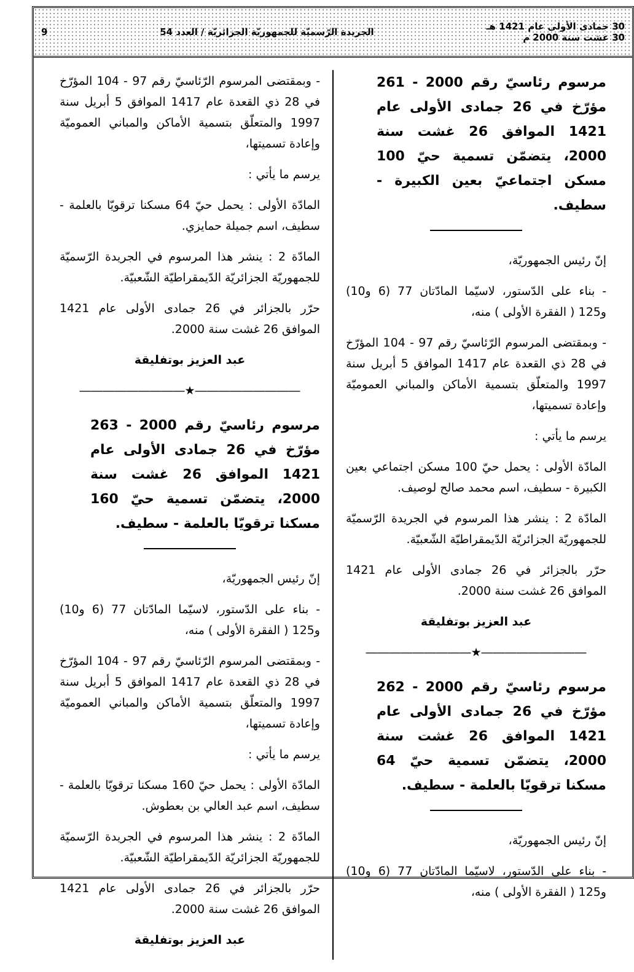30 جمادى الأولى عام 1421 هـ
30 غشت سنة 2000 م
الجريدة الرّسميّة للجمهوريّة الجزائريّة / العدد 54
9
مرسوم رئاسيّ رقم 2000 - 261 مؤرّخ في 26 جمادى الأولى عام 1421 الموافق 26 غشت سنة 2000، يتضمّن تسمية حيّ 100 مسكن اجتماعيّ بعين الكبيرة - سطيف.
إنّ رئيس الجمهوريّة،
- بناء على الدّستور، لاسيّما المادّتان 77 (6 و10) و125 ( الفقرة الأولى ) منه،
- وبمقتضى المرسوم الرّئاسيّ رقم 97 - 104 المؤرّخ في 28 ذي القعدة عام 1417 الموافق 5 أبريل سنة 1997 والمتعلّق بتسمية الأماكن والمباني العموميّة وإعادة تسميتها،
يرسم ما يأتي :
المادّة الأولى : يحمل حيّ 100 مسكن اجتماعي بعين الكبيرة - سطيف، اسم محمد صالح لوصيف.
المادّة 2 : ينشر هذا المرسوم في الجريدة الرّسميّة للجمهوريّة الجزائريّة الدّيمقراطيّة الشّعبيّة.
حرّر بالجزائر في 26 جمادى الأولى عام 1421 الموافق 26 غشت سنة 2000.
عبد العزيز بوتفليقة
―――――――――★―――――――――
مرسوم رئاسيّ رقم 2000 - 262 مؤرّخ في 26 جمادى الأولى عام 1421 الموافق 26 غشت سنة 2000، يتضمّن تسمية حيّ 64 مسكنا ترقويّا بالعلمة - سطيف.
إنّ رئيس الجمهوريّة،
- بناء على الدّستور، لاسيّما المادّتان 77 (6 و10) و125 ( الفقرة الأولى ) منه،
- وبمقتضى المرسوم الرّئاسيّ رقم 97 - 104 المؤرّخ في 28 ذي القعدة عام 1417 الموافق 5 أبريل سنة 1997 والمتعلّق بتسمية الأماكن والمباني العموميّة وإعادة تسميتها،
يرسم ما يأتي :
المادّة الأولى : يحمل حيّ 64 مسكنا ترقويّا بالعلمة - سطيف، اسم جميلة حمايزي.
المادّة 2 : ينشر هذا المرسوم في الجريدة الرّسميّة للجمهوريّة الجزائريّة الدّيمقراطيّة الشّعبيّة.
حرّر بالجزائر في 26 جمادى الأولى عام 1421 الموافق 26 غشت سنة 2000.
عبد العزيز بوتفليقة
―――――――――★―――――――――
مرسوم رئاسيّ رقم 2000 - 263 مؤرّخ في 26 جمادى الأولى عام 1421 الموافق 26 غشت سنة 2000، يتضمّن تسمية حيّ 160 مسكنا ترقويّا بالعلمة - سطيف.
إنّ رئيس الجمهوريّة،
- بناء على الدّستور، لاسيّما المادّتان 77 (6 و10) و125 ( الفقرة الأولى ) منه،
- وبمقتضى المرسوم الرّئاسيّ رقم 97 - 104 المؤرّخ في 28 ذي القعدة عام 1417 الموافق 5 أبريل سنة 1997 والمتعلّق بتسمية الأماكن والمباني العموميّة وإعادة تسميتها،
يرسم ما يأتي :
المادّة الأولى : يحمل حيّ 160 مسكنا ترقويّا بالعلمة - سطيف، اسم عبد العالي بن بعطوش.
المادّة 2 : ينشر هذا المرسوم في الجريدة الرّسميّة للجمهوريّة الجزائريّة الدّيمقراطيّة الشّعبيّة.
حرّر بالجزائر في 26 جمادى الأولى عام 1421 الموافق 26 غشت سنة 2000.
عبد العزيز بوتفليقة